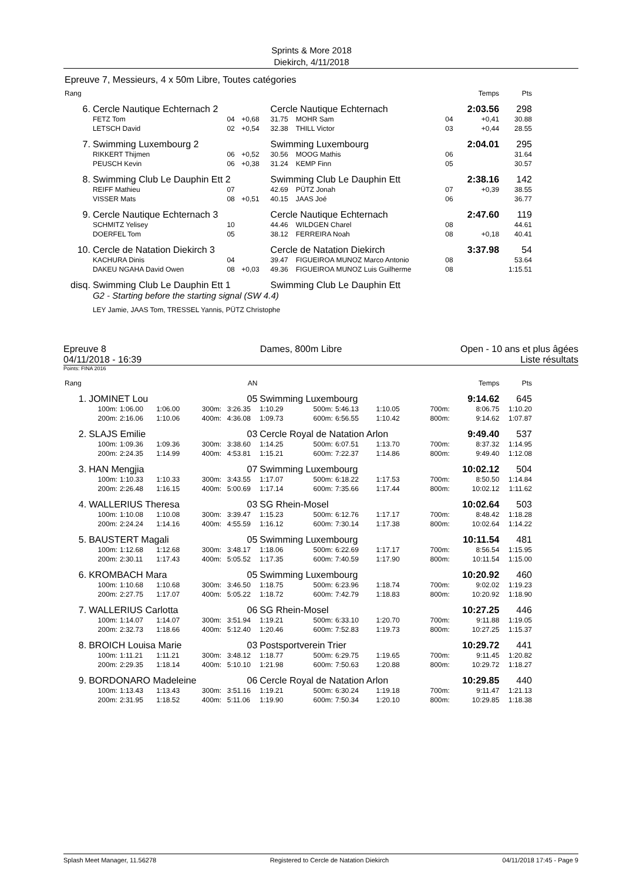Sprints & More 2018
Diekirch, 4/11/2018
Epreuve 7, Messieurs, 4 x 50m Libre, Toutes catégories
| Rang | | | | | | | Temps | Pts |
| 6. | Cercle Nautique Echternach 2 | | | Cercle Nautique Echternach | | | 2:03.56 | 298 |
| | FETZ Tom | 04 | +0,68 | 31.75 | MOHR Sam | 04 | +0,41 | 30.88 |
| | LETSCH David | 02 | +0,54 | 32.38 | THILL Victor | 03 | +0,44 | 28.55 |
| 7. | Swimming Luxembourg 2 | | | Swimming Luxembourg | | | 2:04.01 | 295 |
| | RIKKERT Thijmen | 06 | +0,52 | 30.56 | MOOG Mathis | 06 | | 31.64 |
| | PEUSCH Kevin | 06 | +0,38 | 31.24 | KEMP Finn | 05 | | 30.57 |
| 8. | Swimming Club Le Dauphin Ett 2 | | | Swimming Club Le Dauphin Ett | | | 2:38.16 | 142 |
| | REIFF Mathieu | 07 | | 42.69 | PÜTZ Jonah | 07 | +0,39 | 38.55 |
| | VISSER Mats | 08 | +0,51 | 40.15 | JAAS Joé | 06 | | 36.77 |
| 9. | Cercle Nautique Echternach 3 | | | Cercle Nautique Echternach | | | 2:47.60 | 119 |
| | SCHMITZ Yelisey | 10 | | 44.46 | WILDGEN Charel | 08 | | 44.61 |
| | DOERFEL Tom | 05 | | 38.12 | FERREIRA Noah | 08 | +0,18 | 40.41 |
| 10. | Cercle de Natation Diekirch 3 | | | Cercle de Natation Diekirch | | | 3:37.98 | 54 |
| | KACHURA Dinis | 04 | | 39.47 | FIGUEIROA MUNOZ Marco Antonio | 08 | | 53.64 |
| | DAKEU NGAHA David Owen | 08 | +0,03 | 49.36 | FIGUEIROA MUNOZ Luis Guilherme | 08 | | 1:15.51 |
| disq. | Swimming Club Le Dauphin Ett 1 | | | Swimming Club Le Dauphin Ett | | | | |
| | G2 - Starting before the starting signal (SW 4.4) | | | | | | | |
| | LEY Jamie, JAAS Tom, TRESSEL Yannis, PÜTZ Christophe | | | | | | | |
Epreuve 8
04/11/2018 - 16:39 Dames, 800m Libre Open - 10 ans et plus âgées
Liste résultats
Points: FINA 2016
| Rang | | | | | | AN | | | | | | | | Temps | Pts |
| 1. | JOMINET Lou | | | | | 05 | Swimming Luxembourg | | | | | | | 9:14.62 | 645 |
| | 100m: | 1:06.00 | 1:06.00 | 300m: | | 3:26.35 | 1:10.29 | 500m: | 5:46.13 | 1:10.05 | | | 700m: | 8:06.75 | 1:10.20 |
| | 200m: | 2:16.06 | 1:10.06 | 400m: | | 4:36.08 | 1:09.73 | 600m: | 6:56.55 | 1:10.42 | | | 800m: | 9:14.62 | 1:07.87 |
| 2. | SLAJS Emilie | | | | | 03 | Cercle Royal de Natation Arlon | | | | | | | 9:49.40 | 537 |
| | 100m: | 1:09.36 | 1:09.36 | 300m: | | 3:38.60 | 1:14.25 | 500m: | 6:07.51 | 1:13.70 | | | 700m: | 8:37.32 | 1:14.95 |
| | 200m: | 2:24.35 | 1:14.99 | 400m: | | 4:53.81 | 1:15.21 | 600m: | 7:22.37 | 1:14.86 | | | 800m: | 9:49.40 | 1:12.08 |
| 3. | HAN Mengjia | | | | | 07 | Swimming Luxembourg | | | | | | | 10:02.12 | 504 |
| | 100m: | 1:10.33 | 1:10.33 | 300m: | | 3:43.55 | 1:17.07 | 500m: | 6:18.22 | 1:17.53 | | | 700m: | 8:50.50 | 1:14.84 |
| | 200m: | 2:26.48 | 1:16.15 | 400m: | | 5:00.69 | 1:17.14 | 600m: | 7:35.66 | 1:17.44 | | | 800m: | 10:02.12 | 1:11.62 |
| 4. | WALLERIUS Theresa | | | | | 03 | SG Rhein-Mosel | | | | | | | 10:02.64 | 503 |
| | 100m: | 1:10.08 | 1:10.08 | 300m: | | 3:39.47 | 1:15.23 | 500m: | 6:12.76 | 1:17.17 | | | 700m: | 8:48.42 | 1:18.28 |
| | 200m: | 2:24.24 | 1:14.16 | 400m: | | 4:55.59 | 1:16.12 | 600m: | 7:30.14 | 1:17.38 | | | 800m: | 10:02.64 | 1:14.22 |
| 5. | BAUSTERT Magali | | | | | 05 | Swimming Luxembourg | | | | | | | 10:11.54 | 481 |
| | 100m: | 1:12.68 | 1:12.68 | 300m: | | 3:48.17 | 1:18.06 | 500m: | 6:22.69 | 1:17.17 | | | 700m: | 8:56.54 | 1:15.95 |
| | 200m: | 2:30.11 | 1:17.43 | 400m: | | 5:05.52 | 1:17.35 | 600m: | 7:40.59 | 1:17.90 | | | 800m: | 10:11.54 | 1:15.00 |
| 6. | KROMBACH Mara | | | | | 05 | Swimming Luxembourg | | | | | | | 10:20.92 | 460 |
| | 100m: | 1:10.68 | 1:10.68 | 300m: | | 3:46.50 | 1:18.75 | 500m: | 6:23.96 | 1:18.74 | | | 700m: | 9:02.02 | 1:19.23 |
| | 200m: | 2:27.75 | 1:17.07 | 400m: | | 5:05.22 | 1:18.72 | 600m: | 7:42.79 | 1:18.83 | | | 800m: | 10:20.92 | 1:18.90 |
| 7. | WALLERIUS Carlotta | | | | | 06 | SG Rhein-Mosel | | | | | | | 10:27.25 | 446 |
| | 100m: | 1:14.07 | 1:14.07 | 300m: | | 3:51.94 | 1:19.21 | 500m: | 6:33.10 | 1:20.70 | | | 700m: | 9:11.88 | 1:19.05 |
| | 200m: | 2:32.73 | 1:18.66 | 400m: | | 5:12.40 | 1:20.46 | 600m: | 7:52.83 | 1:19.73 | | | 800m: | 10:27.25 | 1:15.37 |
| 8. | BROICH Louisa Marie | | | | | 03 | Postsportverein Trier | | | | | | | 10:29.72 | 441 |
| | 100m: | 1:11.21 | 1:11.21 | 300m: | | 3:48.12 | 1:18.77 | 500m: | 6:29.75 | 1:19.65 | | | 700m: | 9:11.45 | 1:20.82 |
| | 200m: | 2:29.35 | 1:18.14 | 400m: | | 5:10.10 | 1:21.98 | 600m: | 7:50.63 | 1:20.88 | | | 800m: | 10:29.72 | 1:18.27 |
| 9. | BORDONARO Madeleine | | | | | 06 | Cercle Royal de Natation Arlon | | | | | | | 10:29.85 | 440 |
| | 100m: | 1:13.43 | 1:13.43 | 300m: | | 3:51.16 | 1:19.21 | 500m: | 6:30.24 | 1:19.18 | | | 700m: | 9:11.47 | 1:21.13 |
| | 200m: | 2:31.95 | 1:18.52 | 400m: | | 5:11.06 | 1:19.90 | 600m: | 7:50.34 | 1:20.10 | | | 800m: | 10:29.85 | 1:18.38 |
Splash Meet Manager, 11.56278 Registered to Cercle de Natation Diekirch 04/11/2018 17:45 - Page 9